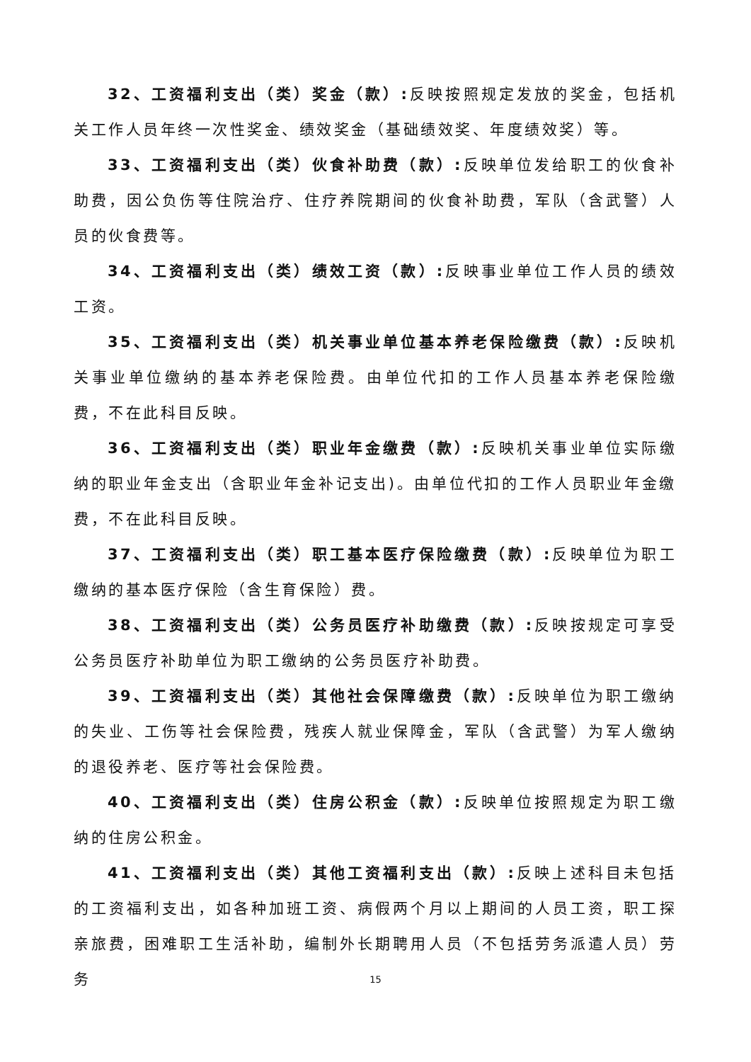32、工资福利支出（类）奖金（款）: 反映按照规定发放的奖金，包括机关工作人员年终一次性奖金、绩效奖金（基础绩效奖、年度绩效奖）等。
33、工资福利支出（类）伙食补助费（款）: 反映单位发给职工的伙食补助费，因公负伤等住院治疗、住疗养院期间的伙食补助费，军队（含武警）人员的伙食费等。
34、工资福利支出（类）绩效工资（款）: 反映事业单位工作人员的绩效工资。
35、工资福利支出（类）机关事业单位基本养老保险缴费（款）: 反映机关事业单位缴纳的基本养老保险费。由单位代扣的工作人员基本养老保险缴费，不在此科目反映。
36、工资福利支出（类）职业年金缴费（款）: 反映机关事业单位实际缴纳的职业年金支出（含职业年金补记支出)。由单位代扣的工作人员职业年金缴费，不在此科目反映。
37、工资福利支出（类）职工基本医疗保险缴费（款）: 反映单位为职工缴纳的基本医疗保险（含生育保险）费。
38、工资福利支出（类）公务员医疗补助缴费（款）: 反映按规定可享受公务员医疗补助单位为职工缴纳的公务员医疗补助费。
39、工资福利支出（类）其他社会保障缴费（款）: 反映单位为职工缴纳的失业、工伤等社会保险费，残疾人就业保障金，军队（含武警）为军人缴纳的退役养老、医疗等社会保险费。
40、工资福利支出（类）住房公积金（款）: 反映单位按照规定为职工缴纳的住房公积金。
41、工资福利支出（类）其他工资福利支出（款）: 反映上述科目未包括的工资福利支出，如各种加班工资、病假两个月以上期间的人员工资，职工探亲旅费，困难职工生活补助，编制外长期聘用人员（不包括劳务派遣人员）劳务
15